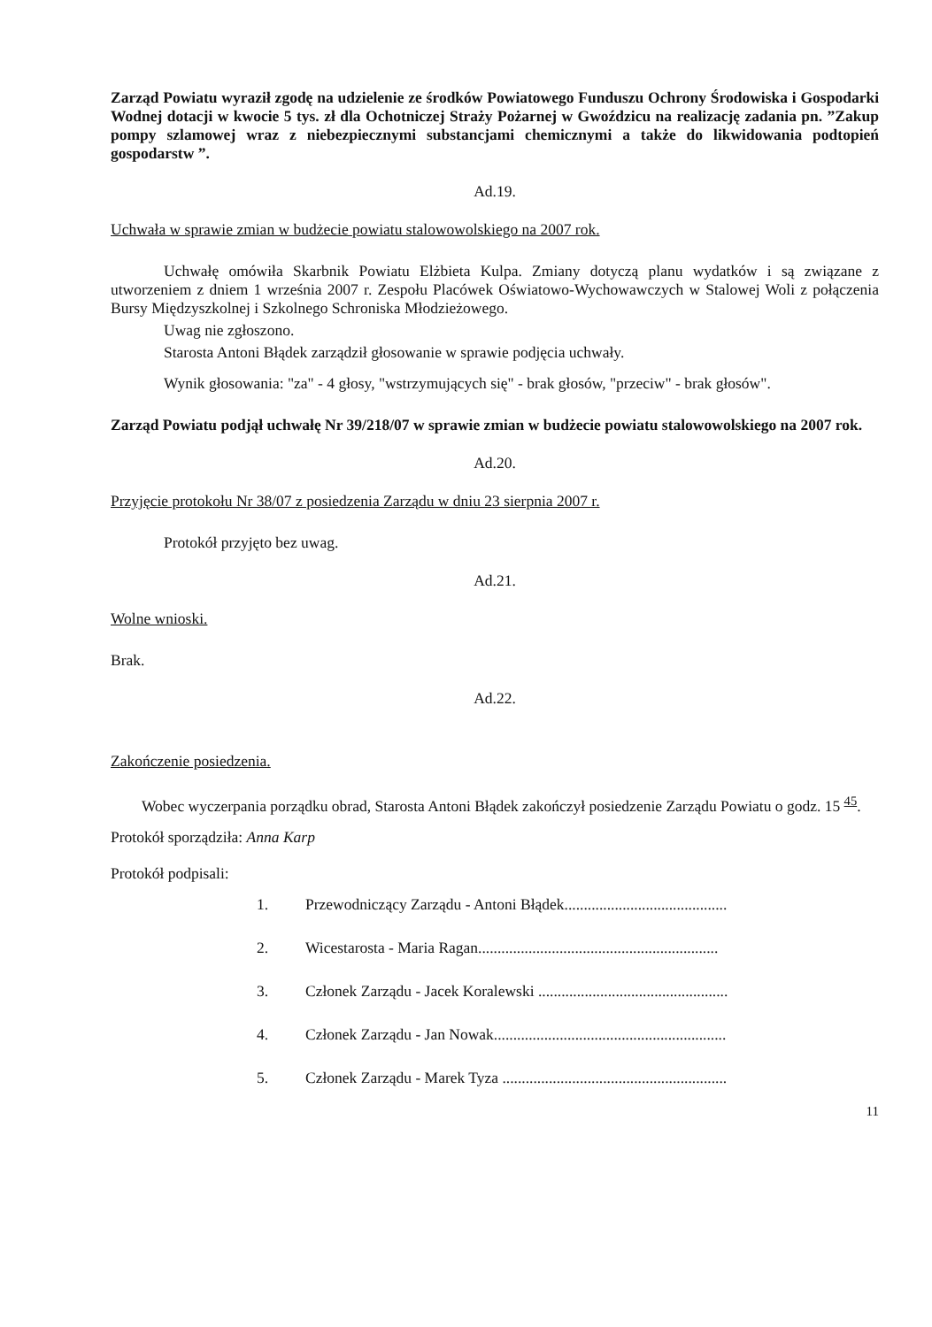Zarząd Powiatu wyraził zgodę na udzielenie ze środków Powiatowego Funduszu Ochrony Środowiska i Gospodarki Wodnej dotacji w kwocie 5 tys. zł dla Ochotniczej Straży Pożarnej w Gwoździcu na realizację zadania pn. ”Zakup pompy szlamowej wraz z niebezpiecznymi substancjami chemicznymi a także do likwidowania podtopień gospodarstw ”.
Ad.19.
Uchwała w sprawie zmian w budżecie powiatu stalowowolskiego na 2007 rok.
Uchwałę omówiła Skarbnik Powiatu Elżbieta Kulpa. Zmiany dotyczą planu wydatków i są związane z utworzeniem z dniem 1 września 2007 r. Zespołu Placówek Oświatowo-Wychowawczych w Stalowej Woli z połączenia Bursy Międzyszkolnej i Szkolnego Schroniska Młodzieżowego.
Uwag nie zgłoszono.
Starosta Antoni Błądek zarządził głosowanie w sprawie podjęcia uchwały.
Wynik głosowania: "za" - 4 głosy, "wstrzymujących się" - brak głosów, "przeciw" - brak głosów".
Zarząd Powiatu podjął uchwałę Nr 39/218/07 w sprawie zmian w budżecie powiatu stalowowolskiego na 2007 rok.
Ad.20.
Przyjęcie protokołu Nr 38/07 z posiedzenia Zarządu w dniu 23 sierpnia 2007 r.
Protokół przyjęto bez uwag.
Ad.21.
Wolne wnioski.
Brak.
Ad.22.
Zakończenie posiedzenia.
Wobec wyczerpania porządku obrad, Starosta Antoni Błądek zakończył posiedzenie Zarządu Powiatu o godz. 15 <sup>45</sup>.
Protokół sporządziła: Anna Karp
Protokół podpisali:
1. Przewodniczący Zarządu - Antoni Błądek..........................................
2. Wicestarosta - Maria Ragan..............................................................
3. Członek Zarządu - Jacek Koralewski .................................................
4. Członek Zarządu - Jan Nowak............................................................
5. Członek Zarządu - Marek Tyza ..........................................................
11